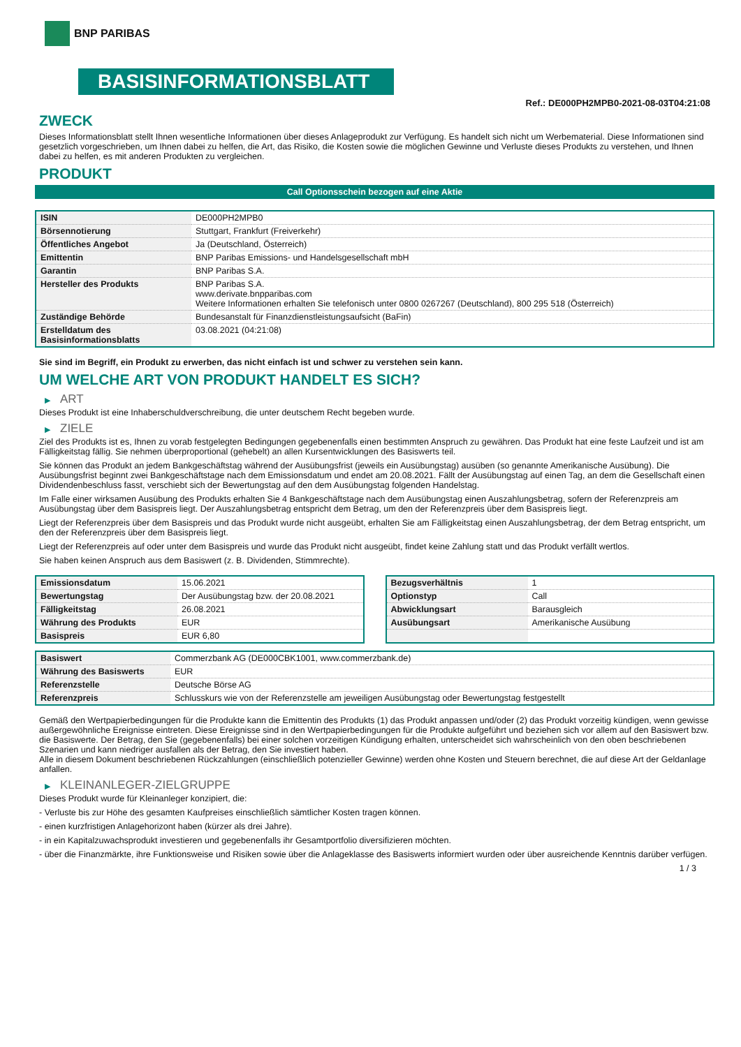BNP PARIBAS
BASISINFORMATIONSBLATT
Ref.: DE000PH2MPB0-2021-08-03T04:21:08
ZWECK
Dieses Informationsblatt stellt Ihnen wesentliche Informationen über dieses Anlageprodukt zur Verfügung. Es handelt sich nicht um Werbematerial. Diese Informationen sind gesetzlich vorgeschrieben, um Ihnen dabei zu helfen, die Art, das Risiko, die Kosten sowie die möglichen Gewinne und Verluste dieses Produkts zu verstehen, und Ihnen dabei zu helfen, es mit anderen Produkten zu vergleichen.
PRODUKT
Call Optionsschein bezogen auf eine Aktie
| ISIN | DE000PH2MPB0 |
| Börsennotierung | Stuttgart, Frankfurt (Freiverkehr) |
| Öffentliches Angebot | Ja (Deutschland, Österreich) |
| Emittentin | BNP Paribas Emissions- und Handelsgesellschaft mbH |
| Garantin | BNP Paribas S.A. |
| Hersteller des Produkts | BNP Paribas S.A. www.derivate.bnpparibas.com Weitere Informationen erhalten Sie telefonisch unter 0800 0267267 (Deutschland), 800 295 518 (Österreich) |
| Zuständige Behörde | Bundesanstalt für Finanzdienstleistungsaufsicht (BaFin) |
| Erstelldatum des Basisinformationsblatts | 03.08.2021 (04:21:08) |
Sie sind im Begriff, ein Produkt zu erwerben, das nicht einfach ist und schwer zu verstehen sein kann.
UM WELCHE ART VON PRODUKT HANDELT ES SICH?
▶ ART
Dieses Produkt ist eine Inhaberschuldverschreibung, die unter deutschem Recht begeben wurde.
▶ ZIELE
Ziel des Produkts ist es, Ihnen zu vorab festgelegten Bedingungen gegebenenfalls einen bestimmten Anspruch zu gewähren. Das Produkt hat eine feste Laufzeit und ist am Fälligkeitstag fällig. Sie nehmen überproportional (gehebelt) an allen Kursentwicklungen des Basiswerts teil.
Sie können das Produkt an jedem Bankgeschäftstag während der Ausübungsfrist (jeweils ein Ausübungstag) ausüben (so genannte Amerikanische Ausübung). Die Ausübungsfrist beginnt zwei Bankgeschäftstage nach dem Emissionsdatum und endet am 20.08.2021. Fällt der Ausübungstag auf einen Tag, an dem die Gesellschaft einen Dividendenbeschluss fasst, verschiebt sich der Bewertungstag auf den dem Ausübungstag folgenden Handelstag.
Im Falle einer wirksamen Ausübung des Produkts erhalten Sie 4 Bankgeschäftstage nach dem Ausübungstag einen Auszahlungsbetrag, sofern der Referenzpreis am Ausübungstag über dem Basispreis liegt. Der Auszahlungsbetrag entspricht dem Betrag, um den der Referenzpreis über dem Basispreis liegt.
Liegt der Referenzpreis über dem Basispreis und das Produkt wurde nicht ausgeübt, erhalten Sie am Fälligkeitstag einen Auszahlungsbetrag, der dem Betrag entspricht, um den der Referenzpreis über dem Basispreis liegt.
Liegt der Referenzpreis auf oder unter dem Basispreis und wurde das Produkt nicht ausgeübt, findet keine Zahlung statt und das Produkt verfällt wertlos.
Sie haben keinen Anspruch aus dem Basiswert (z. B. Dividenden, Stimmrechte).
| Emissionsdatum | 15.06.2021 |
| Bewertungstag | Der Ausübungstag bzw. der 20.08.2021 |
| Fälligkeitstag | 26.08.2021 |
| Währung des Produkts | EUR |
| Basispreis | EUR 6,80 |
| Bezugsverhältnis | 1 |
| Optionstyp | Call |
| Abwicklungsart | Barausgleich |
| Ausübungsart | Amerikanische Ausübung |
| Basiswert | Commerzbank AG (DE000CBK1001, www.commerzbank.de) |
| Währung des Basiswerts | EUR |
| Referenzstelle | Deutsche Börse AG |
| Referenzpreis | Schlusskurs wie von der Referenzstelle am jeweiligen Ausübungstag oder Bewertungstag festgestellt |
Gemäß den Wertpapierbedingungen für die Produkte kann die Emittentin des Produkts (1) das Produkt anpassen und/oder (2) das Produkt vorzeitig kündigen, wenn gewisse außergewöhnliche Ereignisse eintreten. Diese Ereignisse sind in den Wertpapierbedingungen für die Produkte aufgeführt und beziehen sich vor allem auf den Basiswert bzw. die Basiswerte. Der Betrag, den Sie (gegebenenfalls) bei einer solchen vorzeitigen Kündigung erhalten, unterscheidet sich wahrscheinlich von den oben beschriebenen Szenarien und kann niedriger ausfallen als der Betrag, den Sie investiert haben.
Alle in diesem Dokument beschriebenen Rückzahlungen (einschließlich potenzieller Gewinne) werden ohne Kosten und Steuern berechnet, die auf diese Art der Geldanlage anfallen.
▶ KLEINANLEGER-ZIELGRUPPE
Dieses Produkt wurde für Kleinanleger konzipiert, die:
- Verluste bis zur Höhe des gesamten Kaufpreises einschließlich sämtlicher Kosten tragen können.
- einen kurzfristigen Anlagehorizont haben (kürzer als drei Jahre).
- in ein Kapitalzuwachsprodukt investieren und gegebenenfalls ihr Gesamtportfolio diversifizieren möchten.
- über die Finanzmärkte, ihre Funktionsweise und Risiken sowie über die Anlageklasse des Basiswerts informiert wurden oder über ausreichende Kenntnis darüber verfügen.
1 / 3